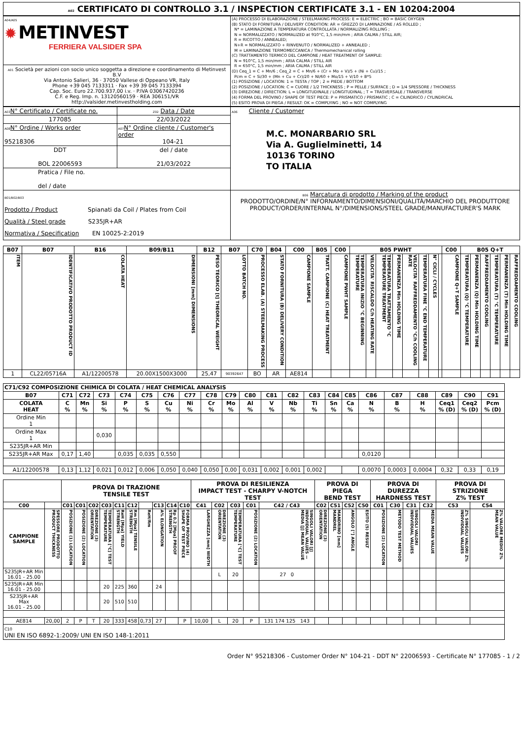A02 CERTIFICATO DI CONTROLLO 3.1 / INSPECTION CERTIFICATE 3.1 - EN 10204:2004
| A04/A05 ✹ METINVEST FERRIERA VALSIDER SPA | (A) PROCESSO DI ELABORAZIONE / STEELMAKING PROCESS: E = ELECTRIC ; BO = BASIC OXYGEN (B) STATO DI FORNITURA / DELIVERY CONDITION: AR = GREZZO DI LAMINAZIONE / AS ROLLED ; N* = LAMINAZIONE A TEMPERATURA CONTROLLATA / NORMALIZING ROLLING ; N = NORMALIZZATO / NORMALIZED at 910°C, 1,5 min/mm ; ARIA CALMA / STILL AIR; R = RICOTTO / ANNEALED; N+R = NORMALIZZATO + RINVENUTO / NORMALIZED + ANNEALED ; M = LAMINAZIONE TERMOMECCANICA / Thermomechanical rolling (C) TRATTAMENTO TERMICO DEL CAMPIONE / HEAT TREATMENT OF SAMPLE: N = 910°C, 1,5 min/mm ; ARIA CALMA / STILL AIR R = 650°C, 1,5 min/mm ; ARIA CALMA / STILL AIR (D) Ceq_1 = C + Mn/6 ; Ceq_2 = C + Mn/6 + (Cr + Mo + V)/5 + (Ni + Cu)/15 ; Pcm = C + Si/30 + (Mn + Cu + Cr)/20 + NI/60 + Mo/15 + V/10 + B*5 (1) POSIZIONE / LOCATION: 1 = TESTA / TOP ; 2 = PIEDE / BOTTOM (2) POSIZIONE / LOCATION: C = CUORE / 1/2 THICKNESS ; P = PELLE / SURFACE ; D = 1/4 SPESSORE / THICKNESS (3) DIREZIONE / DIRECTION: L = LONGITUDINALE / LONGITUDINAL ; T = TRASVERSALE / TRANSVERSE (4) FORMA DEL PROVINO / SHAPE OF TEST PIECE: P = PRISMATICO / PRISMATIC ; C = CILINDRICO / CYLINDRICAL (5) ESITO PROVA DI PIEGA / RESULT: OK = COMPLYING ; NO = NOT COMPLYING |
| A01 Società per azioni con socio unico soggetta a direzione e coordinamento di Metinvest B.V Via Antonio Salieri, 36 · 37050 Vallese di Oppeano VR, Italy Phone +39 045 7133311 · Fax +39 39 045 7133394 Cap. Soc. Euro 22.700.937,00 i.v. · P.IVA 03067420236 C.F. e Reg. Imp. n. 13120560159 · REA 306151/VR http://valsider.metinvestholding.com | |
| A03 N° Certificato / Certificate no. | Z02 Data / Date | A06 Cliente / Customer M.C. MONARBARIO SRL Via A. Guglielminetti, 14 10136 TORINO TO ITALIA |
| 177085 | 22/03/2022 | |
| A08 N° Ordine / Works order 95218306 | A07 N° Ordine cliente / Customer's order 104-21 | |
| DDT BOL 22006593 | del / date 21/03/2022 | |
| Pratica / File no. del / date | | |
| B01/B02/B03 Prodotto / Product Spianati da Coil / Plates from Coil Qualità / Steel grade S235JR+AR Normativa / Specification EN 10025-2:2019 | | |
| | | B06 Marcatura di prodotto / Marking of the product PRODOTTO/ORDINE/N° INFORNAMENTO/DIMENSIONI/QUALITÀ/MARCHIO DEL PRODUTTORE PRODUCT/ORDER/INTERNAL N°/DIMENSIONS/STEEL GRADE/MANUFACTURER'S MARK |
| B07 | B07 | B16 | B09/B11 | B12 | B07 | C70 | B04 | C00 | B05 | C00 | B05 PWHT | | | | | | | | C00 | B05 Q+T | | | | | |
| --- | --- | --- | --- | --- | --- | --- | --- | --- | --- | --- | --- | --- | --- | --- | --- | --- | --- | --- | --- | --- | --- | --- | --- | --- | --- |
| ITEM | IDENTIFICATIVO PRODOTTO PRODUCT ID | COLATA HEAT | DIMENSIONI [mm] DIMENSIONS | PESO TEORICO [t] THEORICAL WEIGHT | LOTTO BATCH NO. | PROCESSO ELAB. (A) STEELMAKING PROCESS | STATO FORNITURA (B) DELIVERY CONDITION | CAMPIONE SAMPLE | TRATT. CAMPIONE (C) HEAT TREATMENT | CAMPIONE PWHT SAMPLE | TEMPERATURA INIZIO °C BEGINNING TEMPERATURE | VELOCITA' RISCALDO C/h HEATING RATE | TEMPERATURA TRATTAMENTO °C TEMPERATURE TREATMENT | PERMANENZA Min HOLDING TIME | VELOCITA' RAFFREDDAMENTO °C/h COOLING RATE | TEMPERATURA FINE °C END TEMPERATURE | N° CICLI / CYCLES | | CAMPIONE Q+T SAMPLE | TEMPERATURA (Q) °C TEMPERATURE | PERMANENZA (Q) Min HOLDING TIME | RAFFREDDAMENTO COOLING | TEMPERATURA (T) °C TEMPERATURE | PERMANENZA (T) Min HOLDING TIME | RAFFREDDAMENTO COOLING |
| 1 | CL22/05716A | A1/12200578 | 20.00X1500X3000 | 25,47 | 90392647 | BO | AR | AE814 | | | | | | | | | | | | | | | | | |
| C71/C92 COMPOSIZIONE CHIMICA DI COLATA / HEAT CHEMICAL ANALYSIS | | | | | | | | | | | | | | | | | | | | | |
| --- | --- | --- | --- | --- | --- | --- | --- | --- | --- | --- | --- | --- | --- | --- | --- | --- | --- | --- | --- | --- | --- |
| B07 | C71 | C72 | C73 | C74 | C75 | C76 | C77 | C78 | C79 | C80 | C81 | C82 | C83 | C84 | C85 | C86 | C87 | C88 | C89 | C90 | C91 |
| COLATA HEAT | C % | Mn % | Si % | P % | S % | Cu % | Ni % | Cr % | Mo % | Al % | V % | Nb % | Ti % | Sn % | Ca % | N % | B % | H % | Ceq1 % (D) | Ceq2 % (D) | Pcm % (D) |
| Ordine Min 1 | | | | | | | | | | | | | | | | | | | | | |
| Ordine Max 1 | | | 0,030 | | | | | | | | | | | | | | | | | | |
| S235JR+AR Min | | | | | | | | | | | | | | | | | | | | | |
| S235JR+AR Max | 0,17 | 1,40 | | 0,035 | 0,035 | 0,550 | | | | | | | | | | 0,0120 | | | | | |
| A1/12200578 | 0,13 | 1,12 | 0,021 | 0,012 | 0,006 | 0,050 | 0,040 | 0,050 | 0,00 | 0,031 | 0,002 | 0,001 | 0,002 | | | 0,0070 | 0,0003 | 0,0004 | 0,32 | 0,33 | 0,19 |
| | | PROVA DI TRAZIONE TENSILE TEST | | | | | | | | | | PROVA DI RESILIENZA IMPACT TEST - CHARPY V-NOTCH TEST | | | | | PROVA DI PIEGA BEND TEST | | | | PROVA DI DUREZZA HARDNESS TEST | | | | PROVA DI STRIZIONE Z% TEST | |
| --- | --- | --- | --- | --- | --- | --- | --- | --- | --- | --- | --- | --- | --- | --- | --- | --- | --- | --- | --- | --- | --- | --- | --- | --- | --- | --- |
| C00 | | C01 | C01 | C02 | C03 | C11 | C12 | | C13 | C14 | C10 | C41 | C02 | C03 | C01 | C42 / C43 | C02 | C51 | C52 | C50 | C01 | C30 | C31 | C32 | C53 | C54 |
| CAMPIONE SAMPLE | SPESSORE PRODOTTO PRODUCT THICKNESS | POSIZIONE (1) LOCATION | POSIZIONE (2) LOCATION | DIREZIONE (3) ORIENTATION | TEMPERATURA [°C] TEST TEMPERATURE | ReH [Mpa] YIELD STRENGTH | Rm [Mpa] TENSILE STRENGTH | ReH/Rm | A% ELONGATION | Rp 0.2 [Mpa] PROOF STRENGTH | FORMA PROVINO (4) SHAPE OF TEST PIECE | LARGHEZZA [mm] WIDTH | DIREZIONE (3) ORIENTATION | TEMPERATURA [°C] TEST TEMPERATURE | POSIZIONE (2) LOCATION | SINGOLI VALORI [J] INDIVIDUAL VALUES — MEDIA [J] MEAN VALUE | DIREZIONE (3) ORIENTATION | MANDRINO [mm] MANDREL | ANGOLO [°] ANGLE | ESITO (5) RESULT | POSIZIONE (2) LOCATION | METODO TEST METHOD | SINGOLI VALORI INDIVIDUAL VALUES | MEDIA MEAN VALUE | Z% SINGOLI VALORI Z% INDIVIDUAL VALUES | Z% VALORE MEDIO Z% MEAN VALUE |
| S235JR+AR Min 16.01 - 25.00 | | | | | | | | | | | | | L | 20 | | 27 0 | | | | | | | | | | |
| S235JR+AR Min 16.01 - 25.00 | | | | | 20 | 225 | 360 | | 24 | | | | | | | | | | | | | | | | | |
| S235JR+AR Max 16.01 - 25.00 | | | | | 20 | 510 | 510 | | | | | | | | | | | | | | | | | | | |
| AE814 | 20,00 | 2 | P | T | 20 | 333 | 458 | 0,73 | 27 | | P | 10,00 | L | 20 | P | 131 174 125 143 | | | | | | | | | | |
| C10 UNI EN ISO 6892-1:2009/ UNI EN ISO 148-1:2011 | | | | | | | | | | | | | | | | | | | | | | | | | | |
Order N° 95218306 - Customer Order N° 104-21 - DDT N° 22006593 - Certificate N° 177085 - 1 / 2